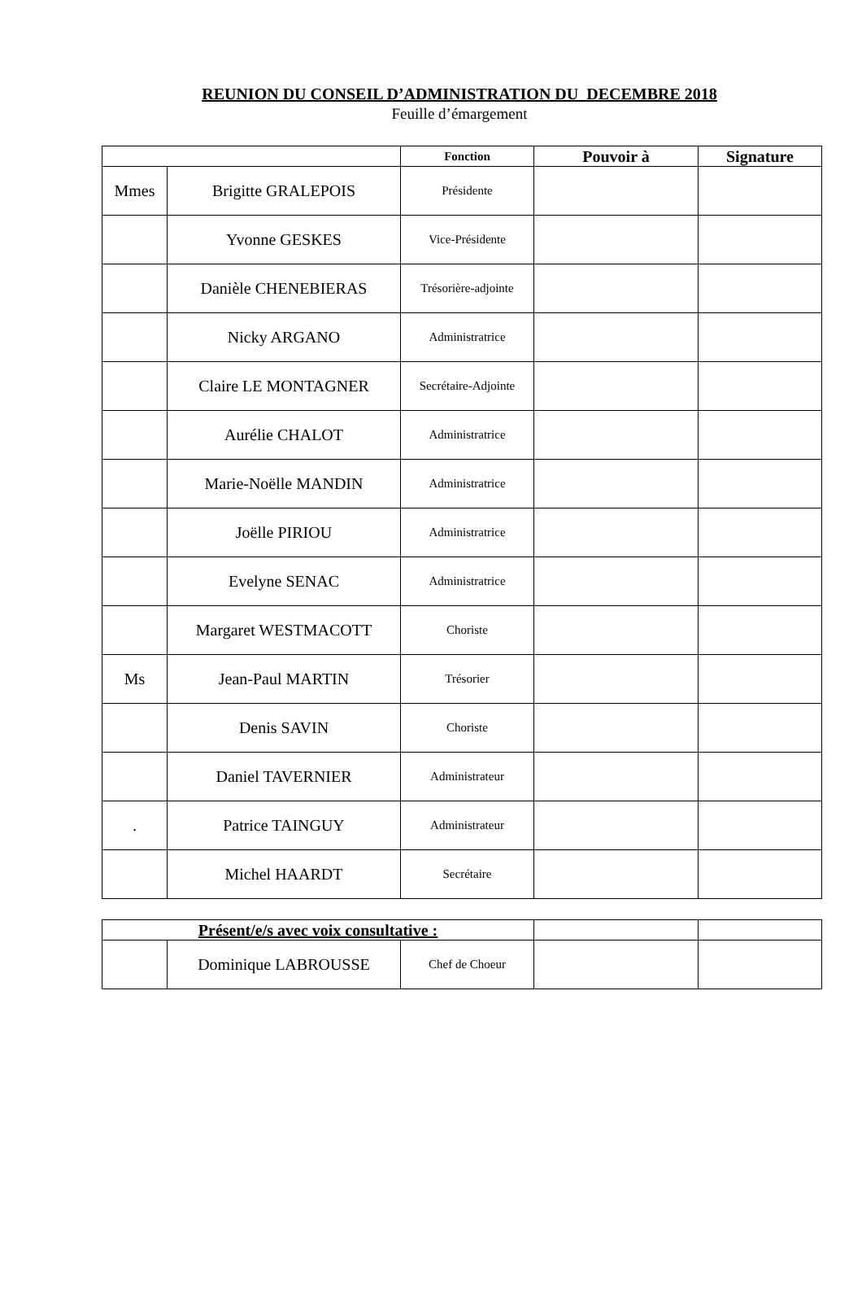REUNION DU CONSEIL D’ADMINISTRATION DU DECEMBRE 2018
Feuille d’émargement
| | | Fonction | Pouvoir à | Signature |
| --- | --- | --- | --- | --- |
| Mmes | Brigitte GRALEPOIS | Présidente | | |
| | Yvonne GESKES | Vice-Présidente | | |
| | Danièle CHENEBIERAS | Trésorière-adjointe | | |
| | Nicky ARGANO | Administratrice | | |
| | Claire LE MONTAGNER | Secrétaire-Adjointe | | |
| | Aurélie CHALOT | Administratrice | | |
| | Marie-Noëlle MANDIN | Administratrice | | |
| | Joëlle PIRIOU | Administratrice | | |
| | Evelyne SENAC | Administratrice | | |
| | Margaret WESTMACOTT | Choriste | | |
| Ms | Jean-Paul MARTIN | Trésorier | | |
| | Denis SAVIN | Choriste | | |
| | Daniel TAVERNIER | Administrateur | | |
| . | Patrice TAINGUY | Administrateur | | |
| | Michel HAARDT | Secrétaire | | |
| Présent/e/s avec voix consultative : | | | | |
| | Dominique LABROUSSE | Chef de Choeur | | |